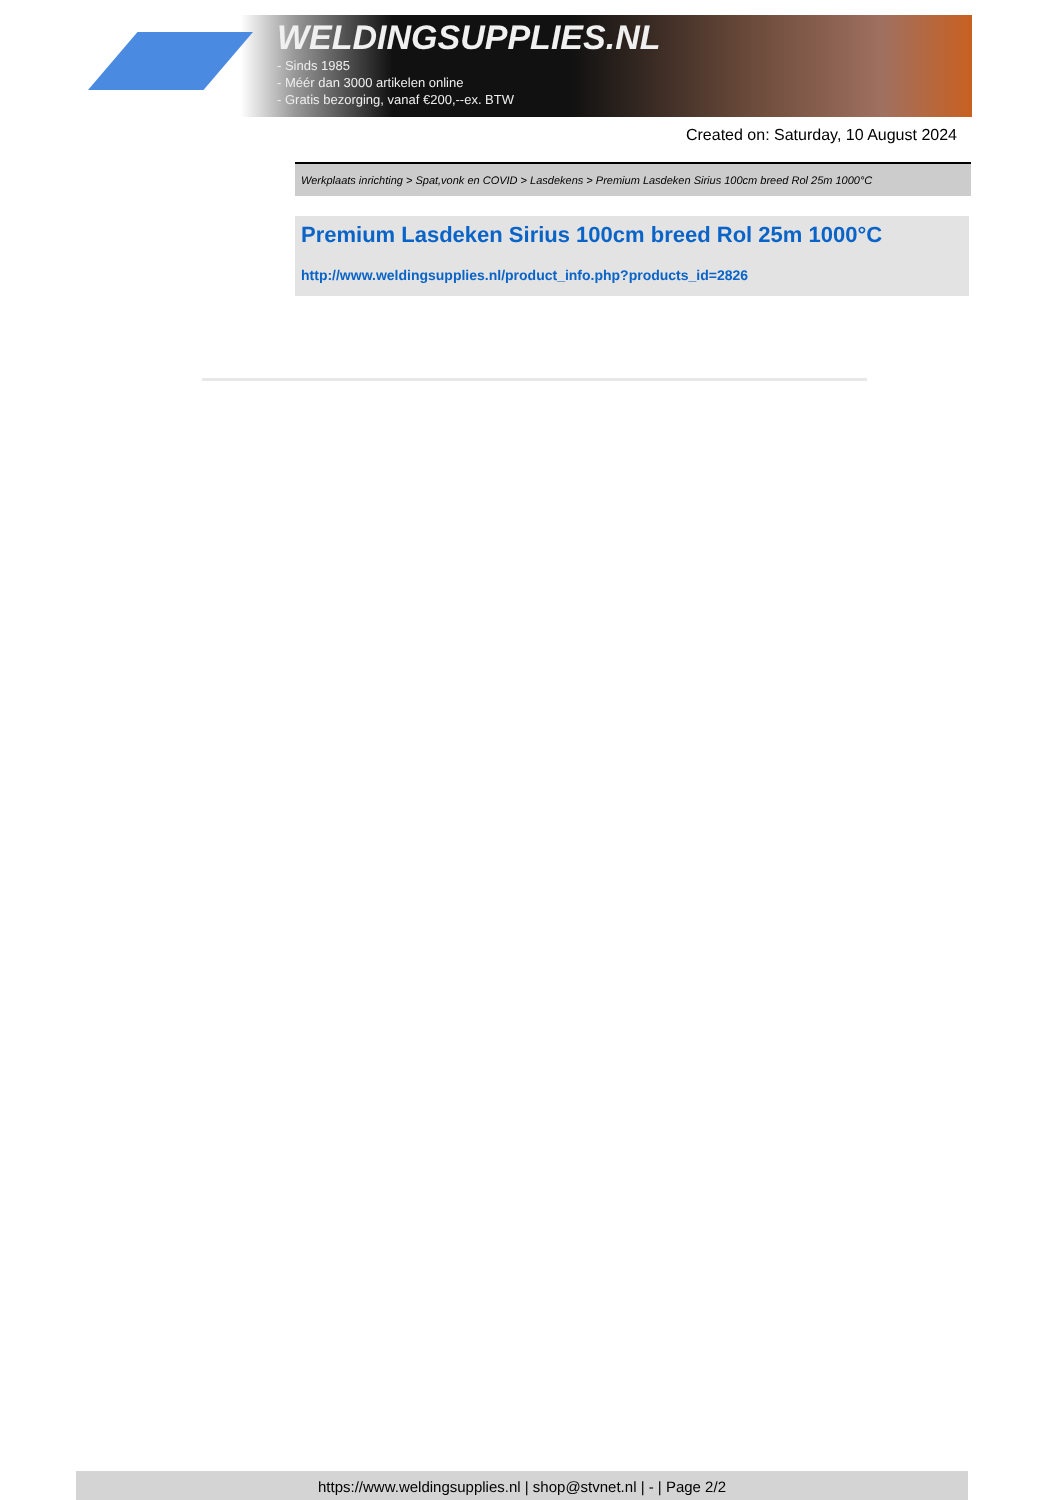WELDINGSUPPLIES.NL
- Sinds 1985
- Méér dan 3000 artikelen online
- Gratis bezorging, vanaf €200,--ex. BTW
Created on: Saturday, 10 August 2024
Werkplaats inrichting > Spat,vonk en COVID > Lasdekens > Premium Lasdeken Sirius 100cm breed Rol 25m 1000°C
Premium Lasdeken Sirius 100cm breed Rol 25m 1000°C
http://www.weldingsupplies.nl/product_info.php?products_id=2826
https://www.weldingsupplies.nl | shop@stvnet.nl | - | Page 2/2